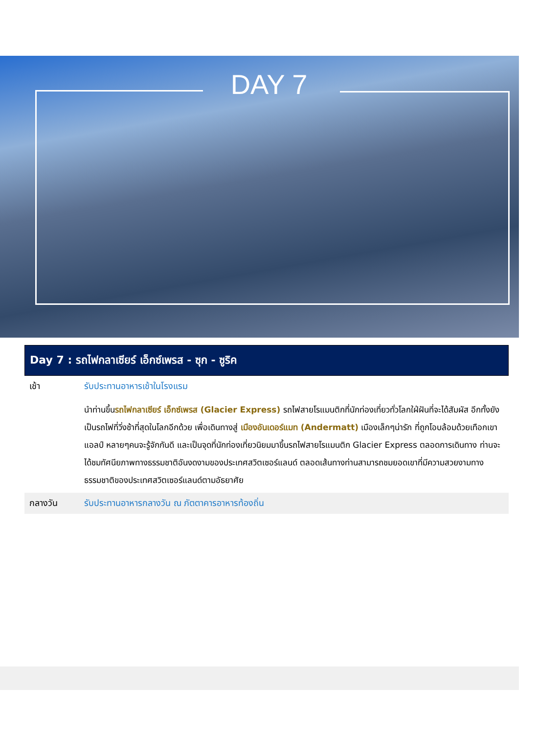DAY 7
Day 7 : รถไฟกลาเซียร์ เอ็กซ์เพรส - ซุก - ซูริค
| เช้า | รับประทานอาหารเช้าในโรงแรม |
| | นำท่านขึ้น รถไฟกลาเซียร์ เอ็กซ์เพรส (Glacier Express) รถไฟสายโรแมนติกที่นักท่องเที่ยวทั่วโลกใฝ่ฝันที่จะได้สัมผัส อีกทั้งยังเป็นรถไฟที่วิ่งช้าที่สุดในโลกอีกด้วย เพื่อเดินทางสู่ เมืองอันเดอร์แมท (Andermatt) เมืองเล็กๆน่ารัก ที่ถูกโอบล้อมด้วยเทือกเขาแอลป์ หลายๆคนจะรู้จักกันดี และเป็นจุดที่นักท่องเที่ยวนิยมมาขึ้นรถไฟสายโรแมนติก Glacier Express ตลอดการเดินทาง ท่านจะได้ชมทัศนียภาพทางธรรมชาติอันงดงามของประเทศสวิตเซอร์แลนด์ ตลอดเส้นทางท่านสามารถชมยอดเขาที่มีความสวยงามทางธรรมชาติของประเทศสวิตเซอร์แลนด์ตามอัธยาศัย |
| กลางวัน | รับประทานอาหารกลางวัน ณ ภัตตาคารอาหารท้องถิ่น |